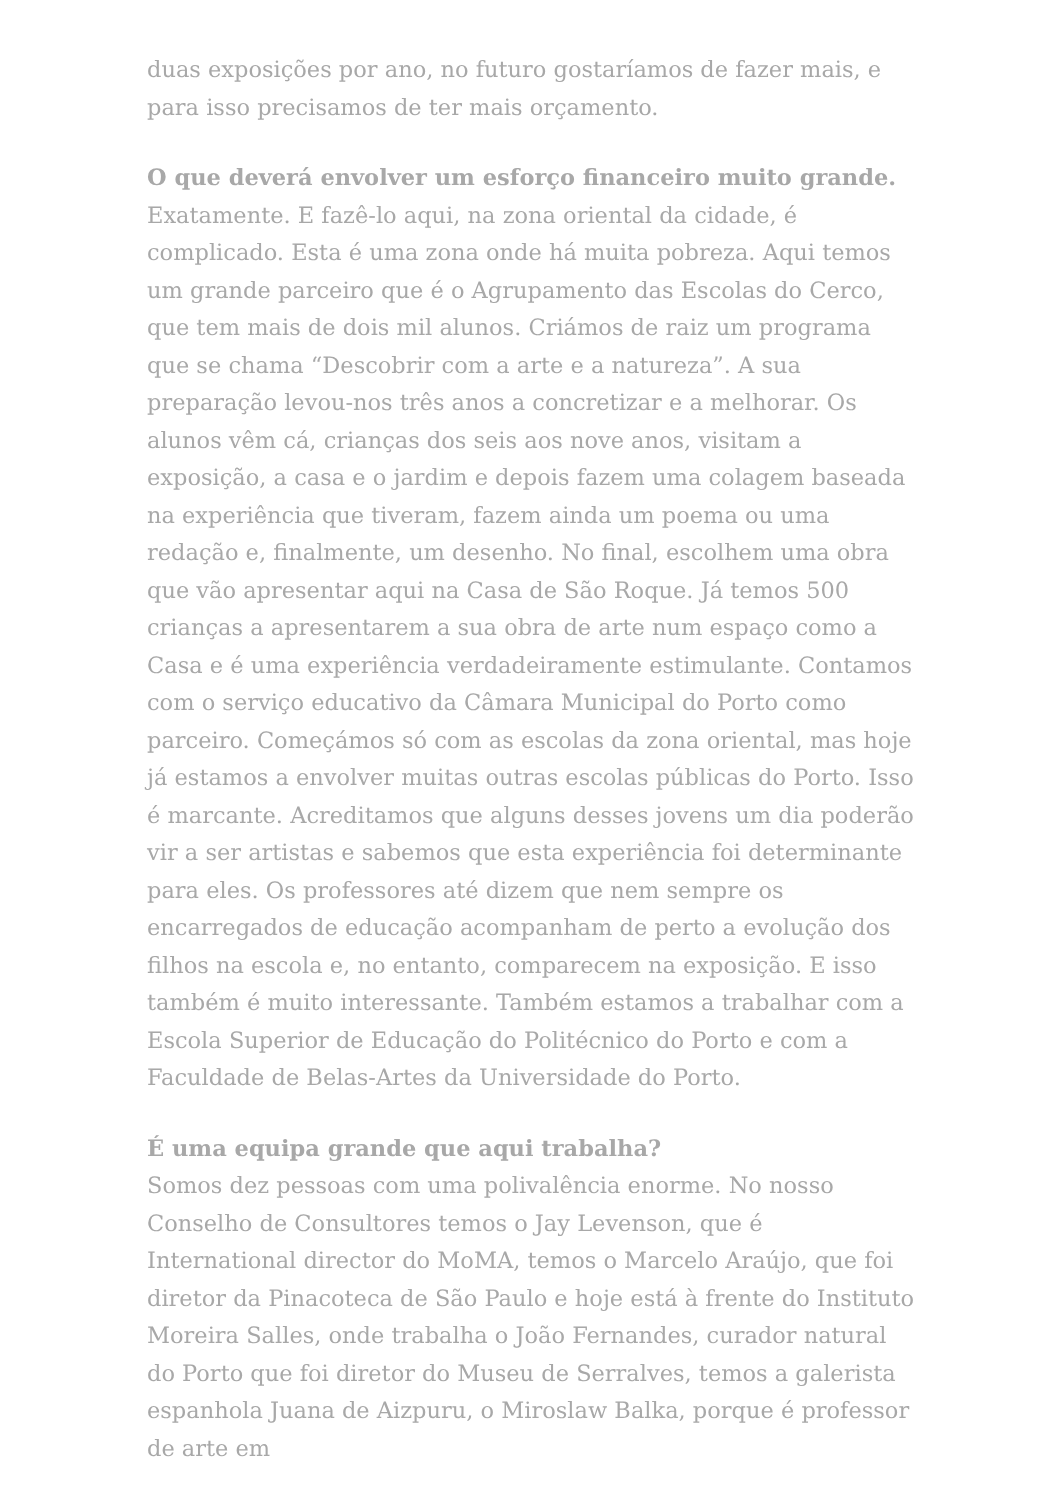duas exposições por ano, no futuro gostaríamos de fazer mais, e para isso precisamos de ter mais orçamento.
O que deverá envolver um esforço financeiro muito grande.
Exatamente. E fazê-lo aqui, na zona oriental da cidade, é complicado. Esta é uma zona onde há muita pobreza. Aqui temos um grande parceiro que é o Agrupamento das Escolas do Cerco, que tem mais de dois mil alunos. Criámos de raiz um programa que se chama “Descobrir com a arte e a natureza”. A sua preparação levou-nos três anos a concretizar e a melhorar. Os alunos vêm cá, crianças dos seis aos nove anos, visitam a exposição, a casa e o jardim e depois fazem uma colagem baseada na experiência que tiveram, fazem ainda um poema ou uma redação e, finalmente, um desenho. No final, escolhem uma obra que vão apresentar aqui na Casa de São Roque. Já temos 500 crianças a apresentarem a sua obra de arte num espaço como a Casa e é uma experiência verdadeiramente estimulante. Contamos com o serviço educativo da Câmara Municipal do Porto como parceiro. Começámos só com as escolas da zona oriental, mas hoje já estamos a envolver muitas outras escolas públicas do Porto. Isso é marcante. Acreditamos que alguns desses jovens um dia poderão vir a ser artistas e sabemos que esta experiência foi determinante para eles. Os professores até dizem que nem sempre os encarregados de educação acompanham de perto a evolução dos filhos na escola e, no entanto, comparecem na exposição. E isso também é muito interessante. Também estamos a trabalhar com a Escola Superior de Educação do Politécnico do Porto e com a Faculdade de Belas-Artes da Universidade do Porto.
É uma equipa grande que aqui trabalha?
Somos dez pessoas com uma polivalência enorme. No nosso Conselho de Consultores temos o Jay Levenson, que é International director do MoMA, temos o Marcelo Araújo, que foi diretor da Pinacoteca de São Paulo e hoje está à frente do Instituto Moreira Salles, onde trabalha o João Fernandes, curador natural do Porto que foi diretor do Museu de Serralves, temos a galerista espanhola Juana de Aizpuru, o Miroslaw Balka, porque é professor de arte em